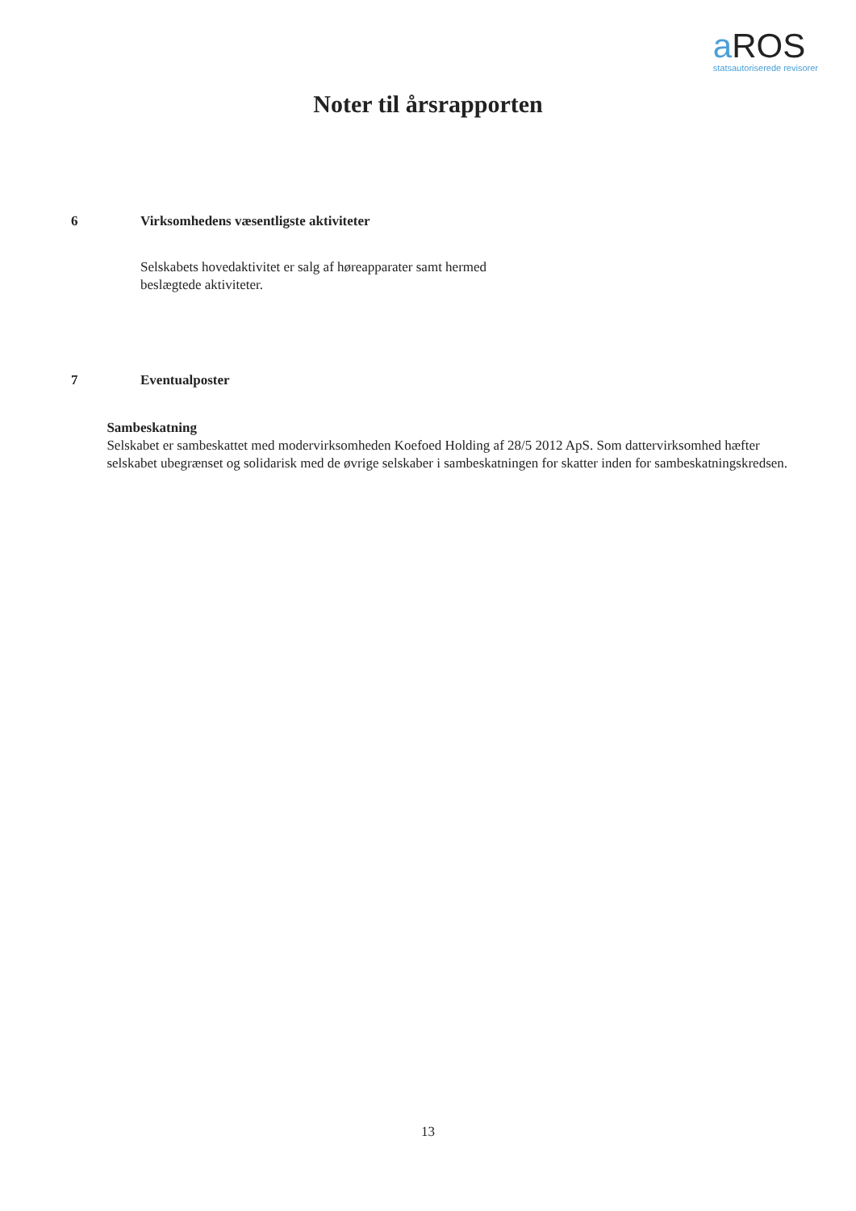a ROS
statsautoriserede revisorer
Noter til årsrapporten
6 Virksomhedens væsentligste aktiviteter
Selskabets hovedaktivitet er salg af høreapparater samt hermed
beslægtede aktiviteter.
7 Eventualposter
Sambeskatning
Selskabet er sambeskattet med modervirksomheden Koefoed Holding af 28/5 2012 ApS. Som dattervirksomhed hæfter selskabet ubegrænset og solidarisk med de øvrige selskaber i sambeskatningen for skatter inden for sambeskatningskredsen.
13